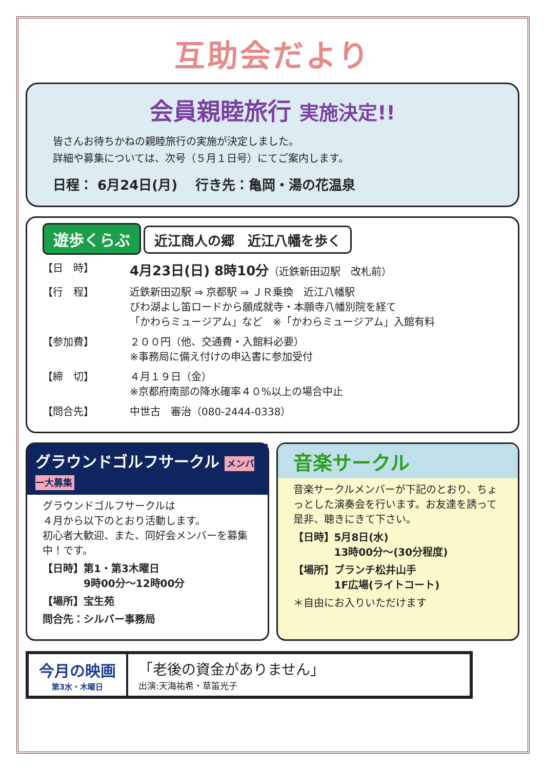互助会だより
会員親睦旅行 実施決定!!
皆さんお待ちかねの親睦旅行の実施が決定しました。
詳細や募集については、次号（５月１日号）にてご案内します。
日程： 6月24日(月)　 行き先：亀岡・湯の花温泉
遊歩くらぶ 近江商人の郷　近江八幡を歩く
【日　時】 4月23日(日) 8時10分（近鉄新田辺駅　改札前）
【行　程】 近鉄新田辺駅 ⇒ 京都駅 ⇒ ＪＲ乗換　近江八幡駅
びわ湖よし笛ロードから願成就寺・本願寺八幡別院を経て
「かわらミュージアム」など　※「かわらミュージアム」入館有料
【参加費】 ２００円（他、交通費・入館料必要）
※事務局に備え付けの申込書に参加受付
【締　切】 ４月１９日（金）
※京都府南部の降水確率４０%以上の場合中止
【問合先】 中世古　審治（080-2444-0338）
グラウンドゴルフサークル メンバー大募集
グラウンドゴルフサークルは
４月から以下のとおり活動します。
初心者大歓迎、また、同好会メンバーを募集中！です。
【日時】第1・第3木曜日
　　　　9時00分～12時00分
【場所】宝生苑
問合先：シルバー事務局
音楽サークル
音楽サークルメンバーが下記のとおり、ちょっとした演奏会を行います。お友達を誘って是非、聴きにきて下さい。
【日時】5月8日(水)
　　　　13時00分～(30分程度)
【場所】ブランチ松井山手
　　　　1F広場(ライトコート)
＊自由にお入りいただけます
今月の映画
第3水・木曜日
「老後の資金がありません」
出演:天海祐希・草笛光子